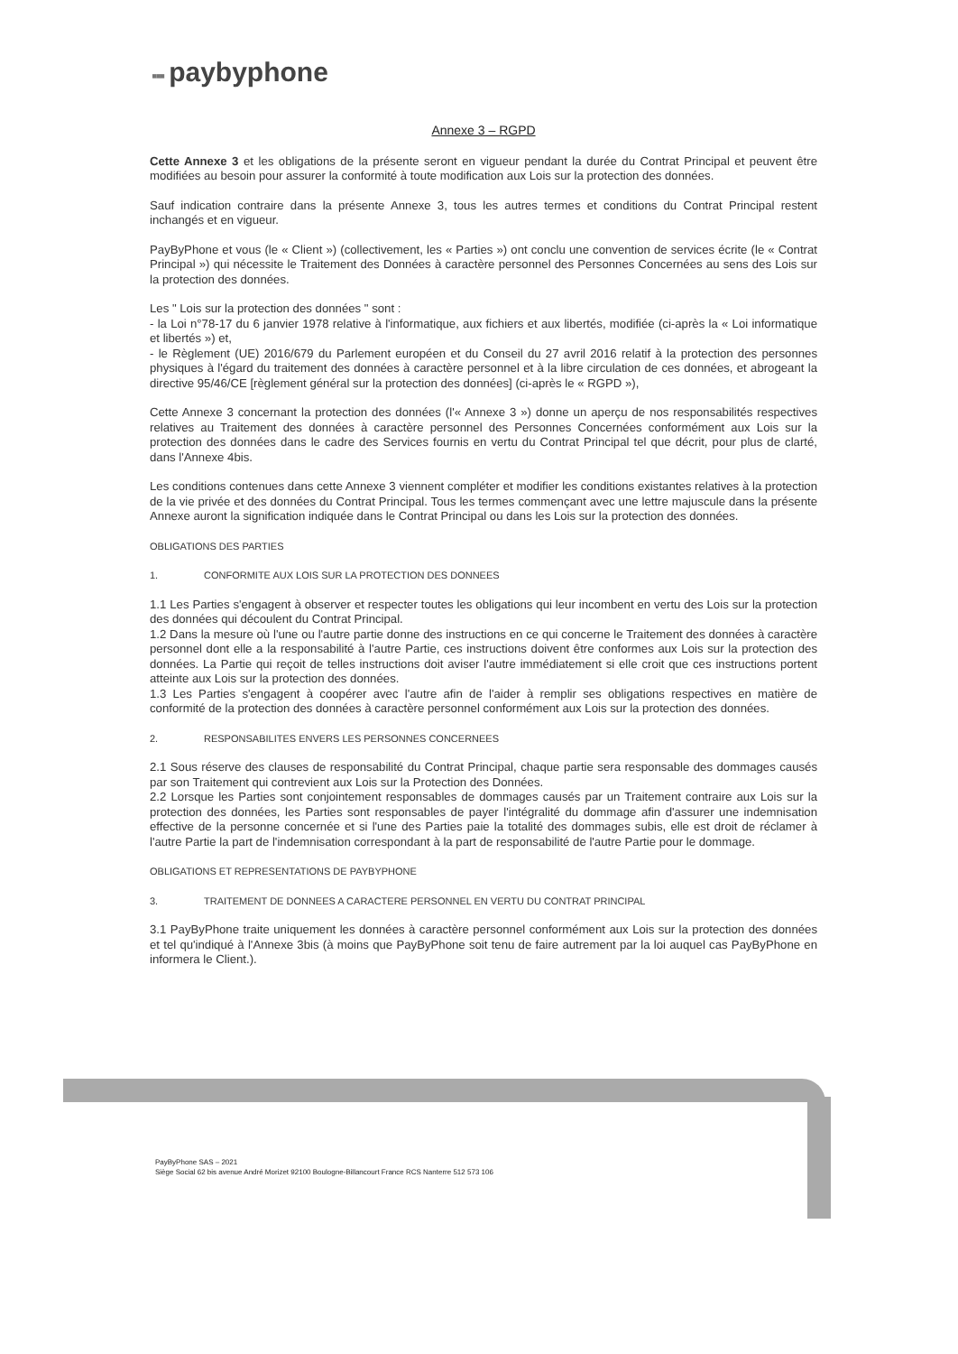▪▪▪ paybyphone
Annexe 3 – RGPD
Cette Annexe 3 et les obligations de la présente seront en vigueur pendant la durée du Contrat Principal et peuvent être modifiées au besoin pour assurer la conformité à toute modification aux Lois sur la protection des données.
Sauf indication contraire dans la présente Annexe 3, tous les autres termes et conditions du Contrat Principal restent inchangés et en vigueur.
PayByPhone et vous (le « Client ») (collectivement, les « Parties ») ont conclu une convention de services écrite (le « Contrat Principal ») qui nécessite le Traitement des Données à caractère personnel des Personnes Concernées au sens des Lois sur la protection des données.
Les " Lois sur la protection des données " sont :
- la Loi n°78-17 du 6 janvier 1978 relative à l'informatique, aux fichiers et aux libertés, modifiée (ci-après la « Loi informatique et libertés ») et,
- le Règlement (UE) 2016/679 du Parlement européen et du Conseil du 27 avril 2016 relatif à la protection des personnes physiques à l'égard du traitement des données à caractère personnel et à la libre circulation de ces données, et abrogeant la directive 95/46/CE [règlement général sur la protection des données] (ci-après le « RGPD »),
Cette Annexe 3 concernant la protection des données (l'« Annexe 3 ») donne un aperçu de nos responsabilités respectives relatives au Traitement des données à caractère personnel des Personnes Concernées conformément aux Lois sur la protection des données dans le cadre des Services fournis en vertu du Contrat Principal tel que décrit, pour plus de clarté, dans l'Annexe 4bis.
Les conditions contenues dans cette Annexe 3 viennent compléter et modifier les conditions existantes relatives à la protection de la vie privée et des données du Contrat Principal. Tous les termes commençant avec une lettre majuscule dans la présente Annexe auront la signification indiquée dans le Contrat Principal ou dans les Lois sur la protection des données.
OBLIGATIONS DES PARTIES
1. CONFORMITE AUX LOIS SUR LA PROTECTION DES DONNEES
1.1 Les Parties s'engagent à observer et respecter toutes les obligations qui leur incombent en vertu des Lois sur la protection des données qui découlent du Contrat Principal.
1.2 Dans la mesure où l'une ou l'autre partie donne des instructions en ce qui concerne le Traitement des données à caractère personnel dont elle a la responsabilité à l'autre Partie, ces instructions doivent être conformes aux Lois sur la protection des données. La Partie qui reçoit de telles instructions doit aviser l'autre immédiatement si elle croit que ces instructions portent atteinte aux Lois sur la protection des données.
1.3 Les Parties s'engagent à coopérer avec l'autre afin de l'aider à remplir ses obligations respectives en matière de conformité de la protection des données à caractère personnel conformément aux Lois sur la protection des données.
2. RESPONSABILITES ENVERS LES PERSONNES CONCERNEES
2.1 Sous réserve des clauses de responsabilité du Contrat Principal, chaque partie sera responsable des dommages causés par son Traitement qui contrevient aux Lois sur la Protection des Données.
2.2 Lorsque les Parties sont conjointement responsables de dommages causés par un Traitement contraire aux Lois sur la protection des données, les Parties sont responsables de payer l'intégralité du dommage afin d'assurer une indemnisation effective de la personne concernée et si l'une des Parties paie la totalité des dommages subis, elle est droit de réclamer à l'autre Partie la part de l'indemnisation correspondant à la part de responsabilité de l'autre Partie pour le dommage.
OBLIGATIONS ET REPRESENTATIONS DE PAYBYPHONE
3. TRAITEMENT DE DONNEES A CARACTERE PERSONNEL EN VERTU DU CONTRAT PRINCIPAL
3.1 PayByPhone traite uniquement les données à caractère personnel conformément aux Lois sur la protection des données et tel qu'indiqué à l'Annexe 3bis (à moins que PayByPhone soit tenu de faire autrement par la loi auquel cas PayByPhone en informera le Client.).
PayByPhone SAS – 2021
Siège Social 62 bis avenue André Morizet 92100 Boulogne-Billancourt France RCS Nanterre 512 573 106